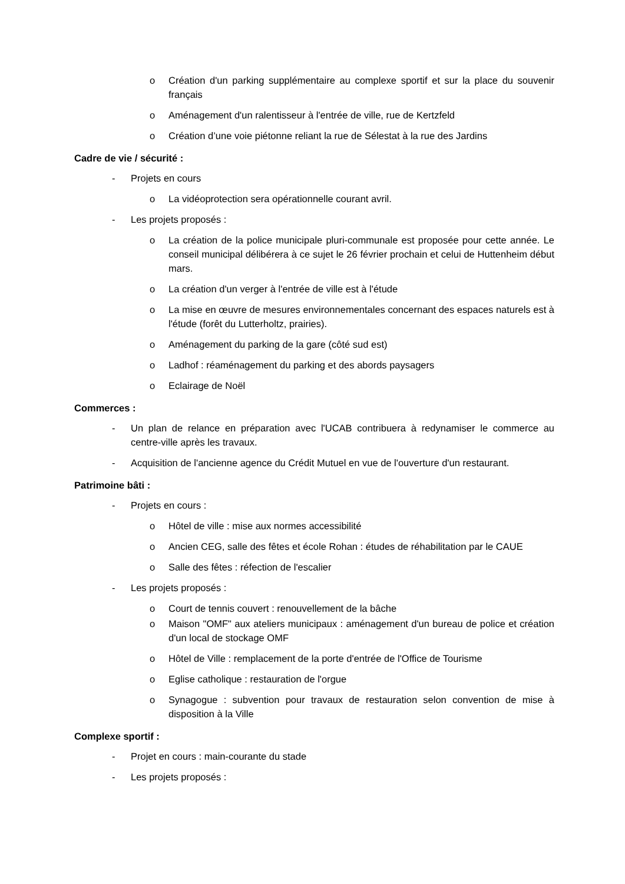o Création d'un parking supplémentaire au complexe sportif et sur la place du souvenir français
o Aménagement d'un ralentisseur à l'entrée de ville, rue de Kertzfeld
o Création d’une voie piétonne reliant la rue de Sélestat à la rue des Jardins
Cadre de vie / sécurité :
- Projets en cours
o La vidéoprotection sera opérationnelle courant avril.
- Les projets proposés :
o La création de la police municipale pluri-communale est proposée pour cette année. Le conseil municipal délibérera à ce sujet le 26 février prochain et celui de Huttenheim début mars.
o La création d'un verger à l'entrée de ville est à l'étude
o La mise en œuvre de mesures environnementales concernant des espaces naturels est à l'étude (forêt du Lutterholtz, prairies).
o Aménagement du parking de la gare (côté sud est)
o Ladhof : réaménagement du parking et des abords paysagers
o Eclairage de Noël
Commerces :
- Un plan de relance en préparation avec l'UCAB contribuera à redynamiser le commerce au centre-ville après les travaux.
- Acquisition de l'ancienne agence du Crédit Mutuel en vue de l'ouverture d'un restaurant.
Patrimoine bâti :
- Projets en cours :
o Hôtel de ville : mise aux normes accessibilité
o Ancien CEG, salle des fêtes et école Rohan : études de réhabilitation par le CAUE
o Salle des fêtes : réfection de l'escalier
- Les projets proposés :
o Court de tennis couvert : renouvellement de la bâche
o Maison "OMF" aux ateliers municipaux : aménagement d'un bureau de police et création d'un local de stockage OMF
o Hôtel de Ville : remplacement de la porte d'entrée de l'Office de Tourisme
o Eglise catholique : restauration de l'orgue
o Synagogue : subvention pour travaux de restauration selon convention de mise à disposition à la Ville
Complexe sportif :
- Projet en cours : main-courante du stade
- Les projets proposés :